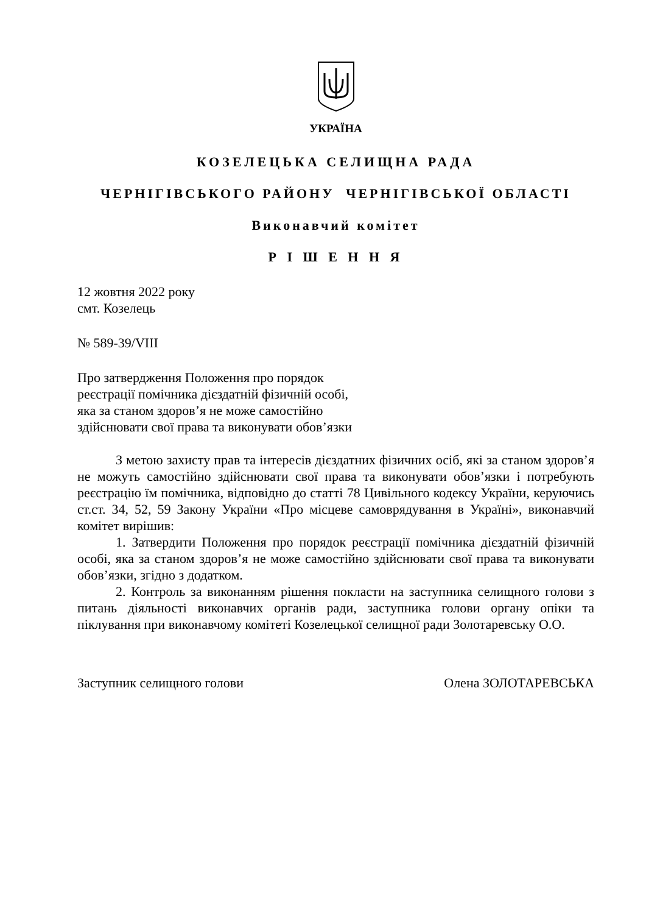УКРАЇНА
КОЗЕЛЕЦЬКА СЕЛИЩНА РАДА
ЧЕРНІГІВСЬКОГО РАЙОНУ ЧЕРНІГІВСЬКОЇ ОБЛАСТІ
Виконавчий комітет
Р І Ш Е Н Н Я
12 жовтня 2022 року
смт. Козелець
№ 589-39/VIII
Про затвердження Положення про порядок
реєстрації помічника дієздатній фізичній особі,
яка за станом здоров’я не може самостійно
здійснювати свої права та виконувати обов’язки
З метою захисту прав та інтересів дієздатних фізичних осіб, які за станом здоров’я не можуть самостійно здійснювати свої права та виконувати обов’язки і потребують реєстрацію їм помічника, відповідно до статті 78 Цивільного кодексу України, керуючись ст.ст. 34, 52, 59 Закону України «Про місцеве самоврядування в Україні», виконавчий комітет вирішив:
1. Затвердити Положення про порядок реєстрації помічника дієздатній фізичній особі, яка за станом здоров’я не може самостійно здійснювати свої права та виконувати обов’язки, згідно з додатком.
2. Контроль за виконанням рішення покласти на заступника селищного голови з питань діяльності виконавчих органів ради, заступника голови органу опіки та піклування при виконавчому комітеті Козелецької селищної ради Золотаревську О.О.
Заступник селищного голови Олена ЗОЛОТАРЕВСЬКА